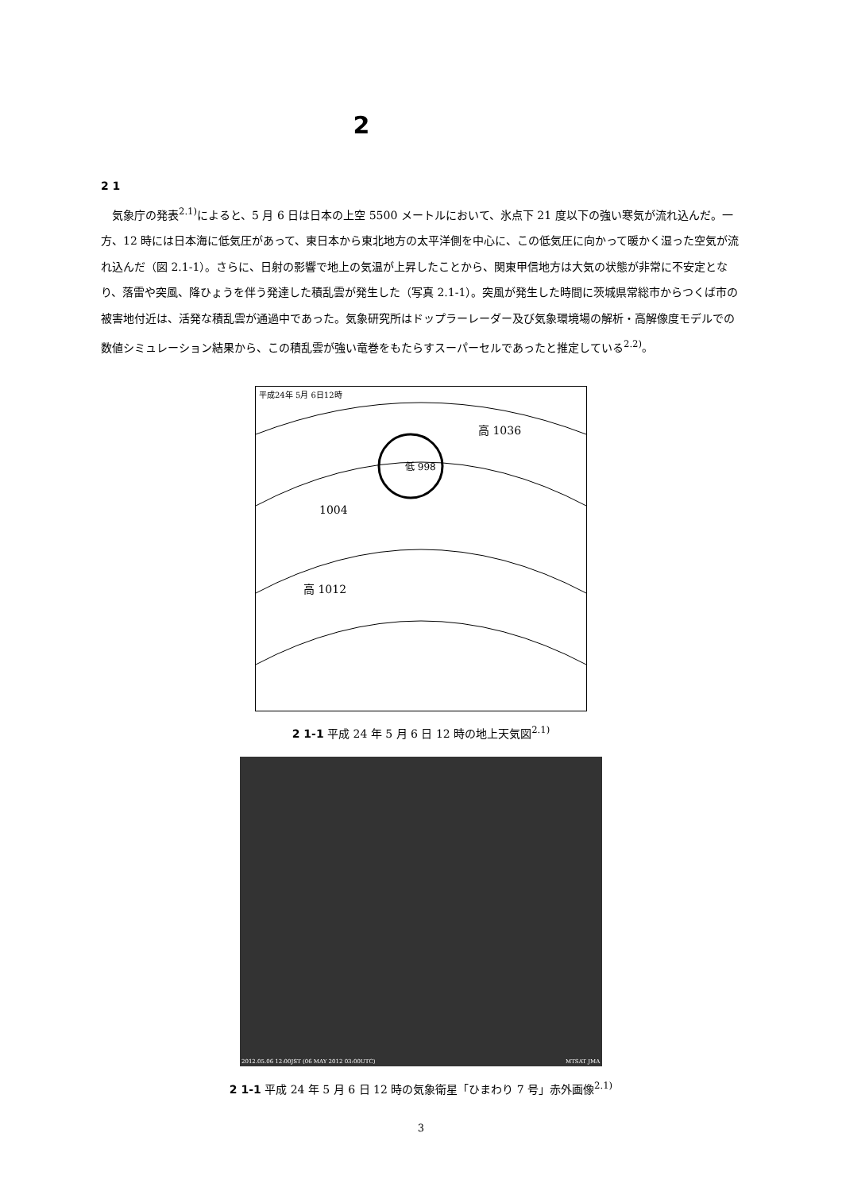2
2 1
気象庁の発表<sup>2.1)</sup>によると、5 月 6 日は日本の上空 5500 メートルにおいて、氷点下 21 度以下の強い寒気が流れ込んだ。一方、12 時には日本海に低気圧があって、東日本から東北地方の太平洋側を中心に、この低気圧に向かって暖かく湿った空気が流れ込んだ（図 2.1-1）。さらに、日射の影響で地上の気温が上昇したことから、関東甲信地方は大気の状態が非常に不安定となり、落雷や突風、降ひょうを伴う発達した積乱雲が発生した（写真 2.1-1）。突風が発生した時間に茨城県常総市からつくば市の被害地付近は、活発な積乱雲が通過中であった。気象研究所はドップラーレーダー及び気象環境場の解析・高解像度モデルでの数値シミュレーション結果から、この積乱雲が強い竜巻をもたらすスーパーセルであったと推定している<sup>2.2)</sup>。
平成24年 5月 6日12時
低 998
1004
高 1036
高 1012
2 1-1 平成 24 年 5 月 6 日 12 時の地上天気図<sup>2.1)</sup>
2012.05.06 12:00JST (06 MAY 2012 03:00UTC)
MTSAT JMA
2 1-1 平成 24 年 5 月 6 日 12 時の気象衛星「ひまわり 7 号」赤外画像<sup>2.1)</sup>
3